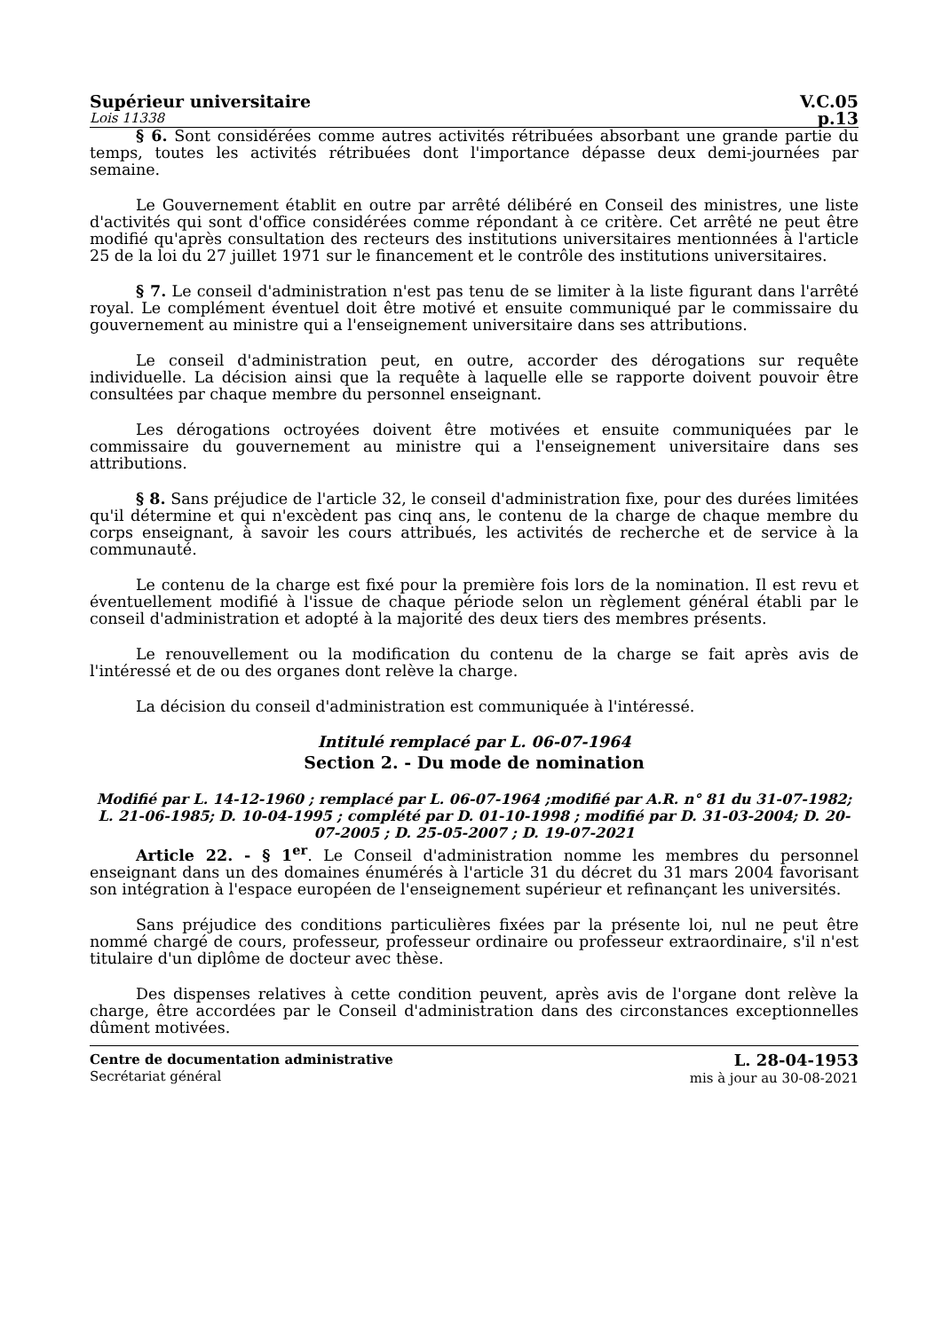Supérieur universitaire V.C.05
Lois 11338 p.13
§ 6. Sont considérées comme autres activités rétribuées absorbant une grande partie du temps, toutes les activités rétribuées dont l'importance dépasse deux demi-journées par semaine.
Le Gouvernement établit en outre par arrêté délibéré en Conseil des ministres, une liste d'activités qui sont d'office considérées comme répondant à ce critère. Cet arrêté ne peut être modifié qu'après consultation des recteurs des institutions universitaires mentionnées à l'article 25 de la loi du 27 juillet 1971 sur le financement et le contrôle des institutions universitaires.
§ 7. Le conseil d'administration n'est pas tenu de se limiter à la liste figurant dans l'arrêté royal. Le complément éventuel doit être motivé et ensuite communiqué par le commissaire du gouvernement au ministre qui a l'enseignement universitaire dans ses attributions.
Le conseil d'administration peut, en outre, accorder des dérogations sur requête individuelle. La décision ainsi que la requête à laquelle elle se rapporte doivent pouvoir être consultées par chaque membre du personnel enseignant.
Les dérogations octroyées doivent être motivées et ensuite communiquées par le commissaire du gouvernement au ministre qui a l'enseignement universitaire dans ses attributions.
§ 8. Sans préjudice de l'article 32, le conseil d'administration fixe, pour des durées limitées qu'il détermine et qui n'excèdent pas cinq ans, le contenu de la charge de chaque membre du corps enseignant, à savoir les cours attribués, les activités de recherche et de service à la communauté.
Le contenu de la charge est fixé pour la première fois lors de la nomination. Il est revu et éventuellement modifié à l'issue de chaque période selon un règlement général établi par le conseil d'administration et adopté à la majorité des deux tiers des membres présents.
Le renouvellement ou la modification du contenu de la charge se fait après avis de l'intéressé et de ou des organes dont relève la charge.
La décision du conseil d'administration est communiquée à l'intéressé.
Intitulé remplacé par L. 06-07-1964
Section 2. - Du mode de nomination
Modifié par L. 14-12-1960 ; remplacé par L. 06-07-1964 ;modifié par A.R. n° 81 du 31-07-1982; L. 21-06-1985; D. 10-04-1995 ; complété par D. 01-10-1998 ; modifié par D. 31-03-2004; D. 20-07-2005 ; D. 25-05-2007 ; D. 19-07-2021
Article 22. - § 1<sup>er</sup>. Le Conseil d'administration nomme les membres du personnel enseignant dans un des domaines énumérés à l'article 31 du décret du 31 mars 2004 favorisant son intégration à l'espace européen de l'enseignement supérieur et refinançant les universités.
Sans préjudice des conditions particulières fixées par la présente loi, nul ne peut être nommé chargé de cours, professeur, professeur ordinaire ou professeur extraordinaire, s'il n'est titulaire d'un diplôme de docteur avec thèse.
Des dispenses relatives à cette condition peuvent, après avis de l'organe dont relève la charge, être accordées par le Conseil d'administration dans des circonstances exceptionnelles dûment motivées.
Centre de documentation administrative
Secrétariat général
L. 28-04-1953
mis à jour au 30-08-2021